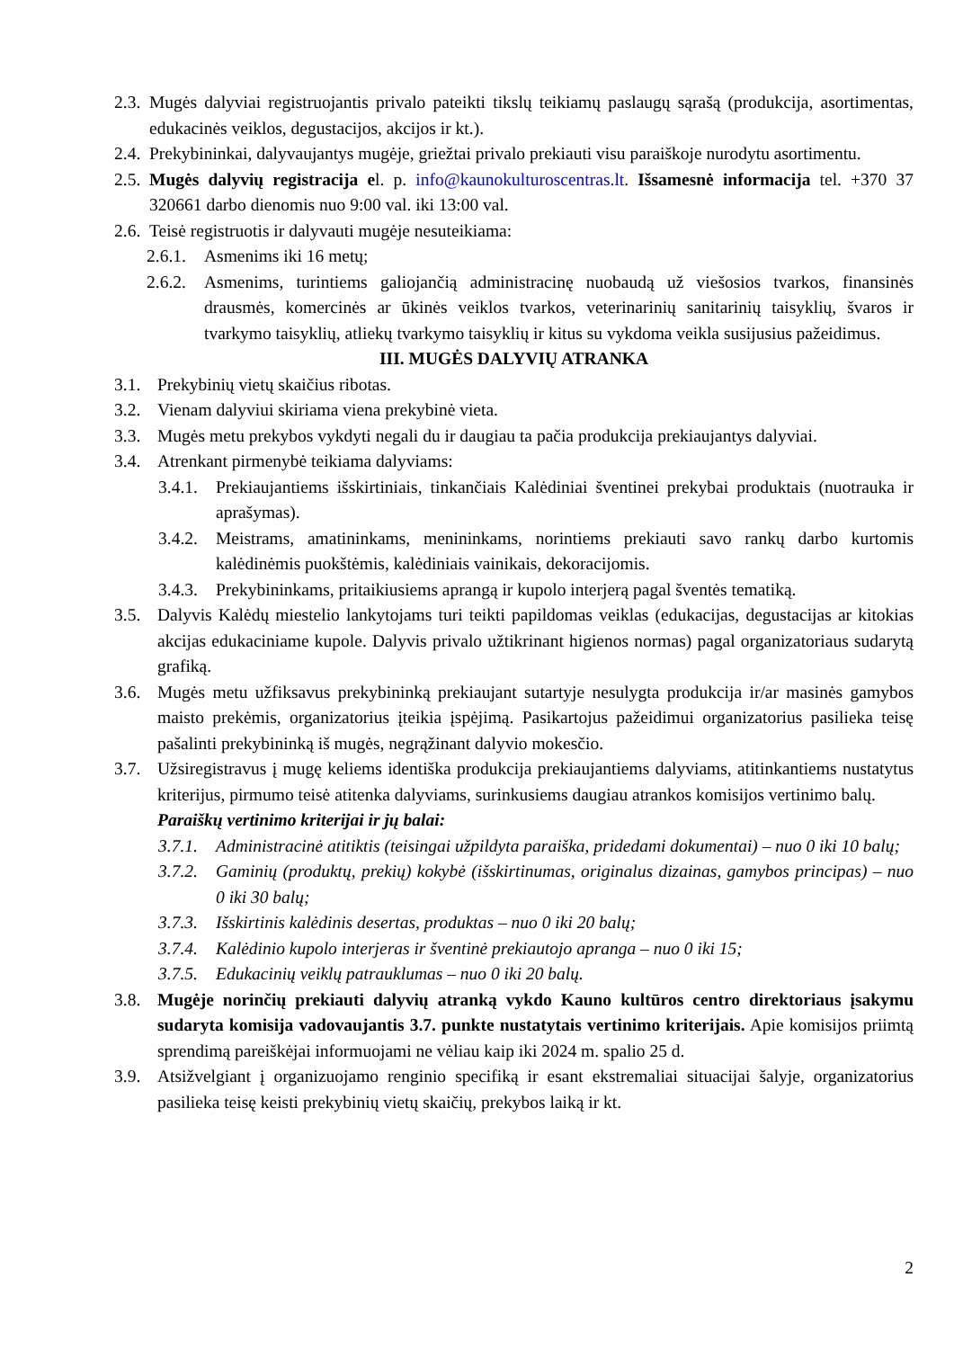2.3. Mugės dalyviai registruojantis privalo pateikti tikslų teikiamų paslaugų sąrašą (produkcija, asortimentas, edukacinės veiklos, degustacijos, akcijos ir kt.).
2.4. Prekybininkai, dalyvaujantys mugėje, griežtai privalo prekiauti visu paraiškoje nurodytu asortimentu.
2.5. Mugės dalyvių registracija el. p. info@kaunokulturoscentras.lt. Išsamesnė informacija tel. +370 37 320661 darbo dienomis nuo 9:00 val. iki 13:00 val.
2.6. Teisė registruotis ir dalyvauti mugėje nesuteikiama:
2.6.1. Asmenims iki 16 metų;
2.6.2. Asmenims, turintiems galiojančią administracinę nuobaudą už viešosios tvarkos, finansinės drausmės, komercinės ar ūkinės veiklos tvarkos, veterinarinių sanitarinių taisyklių, švaros ir tvarkymo taisyklių, atliekų tvarkymo taisyklių ir kitus su vykdoma veikla susijusius pažeidimus.
III. MUGĖS DALYVIŲ ATRANKA
3.1. Prekybinių vietų skaičius ribotas.
3.2. Vienam dalyviui skiriama viena prekybinė vieta.
3.3. Mugės metu prekybos vykdyti negali du ir daugiau ta pačia produkcija prekiaujantys dalyviai.
3.4. Atrenkant pirmenybė teikiama dalyviams:
3.4.1. Prekiaujantiems išskirtiniais, tinkančiais Kalėdiniai šventinei prekybai produktais (nuotrauka ir aprašymas).
3.4.2. Meistrams, amatininkams, menininkams, norintiems prekiauti savo rankų darbo kurtomis kalėdinėmis puokštėmis, kalėdiniais vainikais, dekoracijomis.
3.4.3. Prekybininkams, pritaikiusiems aprangą ir kupolo interjerą pagal šventės tematiką.
3.5. Dalyvis Kalėdų miestelio lankytojams turi teikti papildomas veiklas (edukacijas, degustacijas ar kitokias akcijas edukaciniame kupole. Dalyvis privalo užtikrinant higienos normas) pagal organizatoriaus sudarytą grafiką.
3.6. Mugės metu užfiksavus prekybininką prekiaujant sutartyje nesulygta produkcija ir/ar masinės gamybos maisto prekėmis, organizatorius įteikia įspėjimą. Pasikartojus pažeidimui organizatorius pasilieka teisę pašalinti prekybininką iš mugės, negrąžinant dalyvio mokesčio.
3.7. Užsiregistravus į mugę keliems identiška produkcija prekiaujantiems dalyviams, atitinkantiems nustatytus kriterijus, pirmumo teisė atitenka dalyviams, surinkusiems daugiau atrankos komisijos vertinimo balų.
Paraiškų vertinimo kriterijai ir jų balai:
3.7.1. Administracinė atitiktis (teisingai užpildyta paraiška, pridedami dokumentai) – nuo 0 iki 10 balų;
3.7.2. Gaminių (produktų, prekių) kokybė (išskirtinumas, originalus dizainas, gamybos principas) – nuo 0 iki 30 balų;
3.7.3. Išskirtinis kalėdinis desertas, produktas – nuo 0 iki 20 balų;
3.7.4. Kalėdinio kupolo interjeras ir šventinė prekiautojo apranga – nuo 0 iki 15;
3.7.5. Edukacinių veiklų patrauklumas – nuo 0 iki 20 balų.
3.8. Mugėje norinčių prekiauti dalyvių atranką vykdo Kauno kultūros centro direktoriaus įsakymu sudaryta komisija vadovaujantis 3.7. punkte nustatytais vertinimo kriterijais. Apie komisijos priimtą sprendimą pareiškėjai informuojami ne vėliau kaip iki 2024 m. spalio 25 d.
3.9. Atsižvelgiant į organizuojamo renginio specifiką ir esant ekstremaliai situacijai šalyje, organizatorius pasilieka teisę keisti prekybinių vietų skaičių, prekybos laiką ir kt.
2